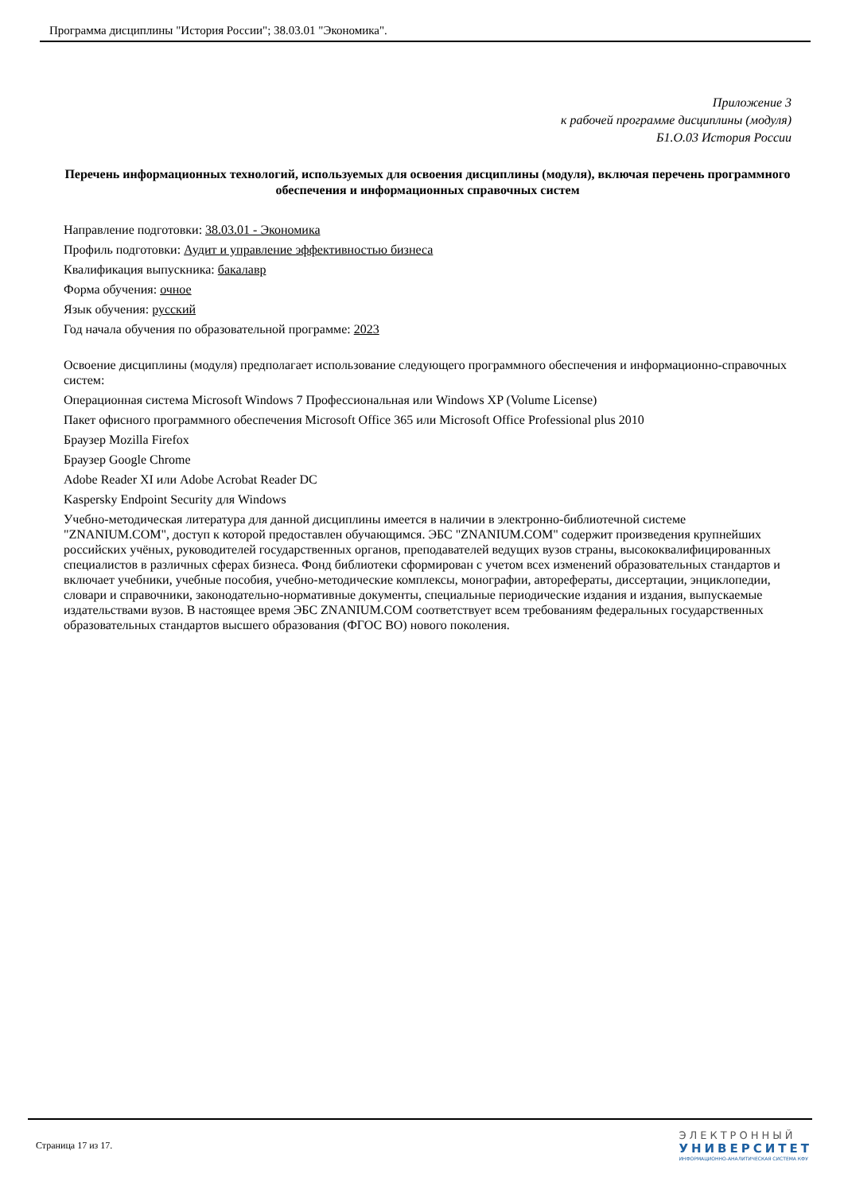Программа дисциплины "История России"; 38.03.01 "Экономика".
Приложение 3
к рабочей программе дисциплины (модуля)
Б1.О.03 История России
Перечень информационных технологий, используемых для освоения дисциплины (модуля), включая перечень программного обеспечения и информационных справочных систем
Направление подготовки: 38.03.01 - Экономика
Профиль подготовки: Аудит и управление эффективностью бизнеса
Квалификация выпускника: бакалавр
Форма обучения: очное
Язык обучения: русский
Год начала обучения по образовательной программе: 2023
Освоение дисциплины (модуля) предполагает использование следующего программного обеспечения и информационно-справочных систем:
Операционная система Microsoft Windows 7 Профессиональная или Windows XP (Volume License)
Пакет офисного программного обеспечения Microsoft Office 365 или Microsoft Office Professional plus 2010
Браузер Mozilla Firefox
Браузер Google Chrome
Adobe Reader XI или Adobe Acrobat Reader DC
Kaspersky Endpoint Security для Windows
Учебно-методическая литература для данной дисциплины имеется в наличии в электронно-библиотечной системе "ZNANIUM.COM", доступ к которой предоставлен обучающимся. ЭБС "ZNANIUM.COM" содержит произведения крупнейших российских учёных, руководителей государственных органов, преподавателей ведущих вузов страны, высококвалифицированных специалистов в различных сферах бизнеса. Фонд библиотеки сформирован с учетом всех изменений образовательных стандартов и включает учебники, учебные пособия, учебно-методические комплексы, монографии, авторефераты, диссертации, энциклопедии, словари и справочники, законодательно-нормативные документы, специальные периодические издания и издания, выпускаемые издательствами вузов. В настоящее время ЭБС ZNANIUM.COM соответствует всем требованиям федеральных государственных образовательных стандартов высшего образования (ФГОС ВО) нового поколения.
Страница 17 из 17.
ЭЛЕКТРОННЫЙ
УНИВЕРСИТЕТ
ИНФОРМАЦИОННО-АНАЛИТИЧЕСКАЯ СИСТЕМА КФУ